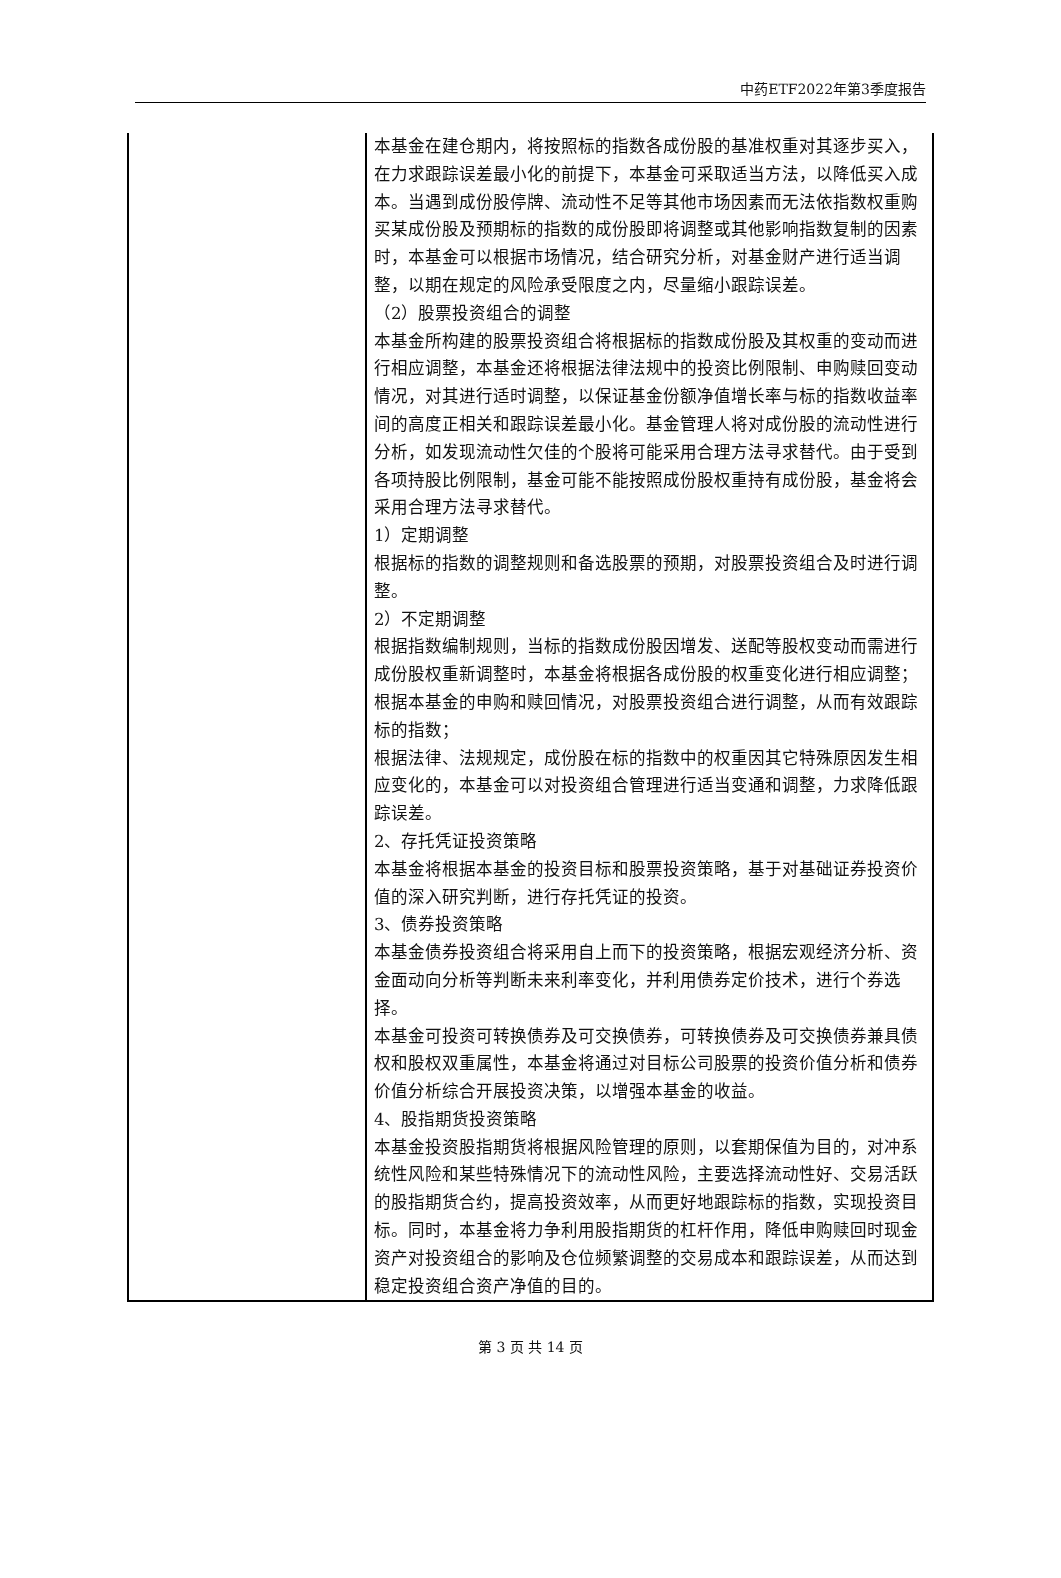中药ETF2022年第3季度报告
| | 本基金在建仓期内，将按照标的指数各成份股的基准权重对其逐步买入，在力求跟踪误差最小化的前提下，本基金可采取适当方法，以降低买入成本。当遇到成份股停牌、流动性不足等其他市场因素而无法依指数权重购买某成份股及预期标的指数的成份股即将调整或其他影响指数复制的因素时，本基金可以根据市场情况，结合研究分析，对基金财产进行适当调整，以期在规定的风险承受限度之内，尽量缩小跟踪误差。 （2）股票投资组合的调整 本基金所构建的股票投资组合将根据标的指数成份股及其权重的变动而进行相应调整，本基金还将根据法律法规中的投资比例限制、申购赎回变动情况，对其进行适时调整，以保证基金份额净值增长率与标的指数收益率间的高度正相关和跟踪误差最小化。基金管理人将对成份股的流动性进行分析，如发现流动性欠佳的个股将可能采用合理方法寻求替代。由于受到各项持股比例限制，基金可能不能按照成份股权重持有成份股，基金将会采用合理方法寻求替代。 1）定期调整 根据标的指数的调整规则和备选股票的预期，对股票投资组合及时进行调整。 2）不定期调整 根据指数编制规则，当标的指数成份股因增发、送配等股权变动而需进行成份股权重新调整时，本基金将根据各成份股的权重变化进行相应调整； 根据本基金的申购和赎回情况，对股票投资组合进行调整，从而有效跟踪标的指数； 根据法律、法规规定，成份股在标的指数中的权重因其它特殊原因发生相应变化的，本基金可以对投资组合管理进行适当变通和调整，力求降低跟踪误差。 2、存托凭证投资策略 本基金将根据本基金的投资目标和股票投资策略，基于对基础证券投资价值的深入研究判断，进行存托凭证的投资。 3、债券投资策略 本基金债券投资组合将采用自上而下的投资策略，根据宏观经济分析、资金面动向分析等判断未来利率变化，并利用债券定价技术，进行个券选择。 本基金可投资可转换债券及可交换债券，可转换债券及可交换债券兼具债权和股权双重属性，本基金将通过对目标公司股票的投资价值分析和债券价值分析综合开展投资决策，以增强本基金的收益。 4、股指期货投资策略 本基金投资股指期货将根据风险管理的原则，以套期保值为目的，对冲系统性风险和某些特殊情况下的流动性风险，主要选择流动性好、交易活跃的股指期货合约，提高投资效率，从而更好地跟踪标的指数，实现投资目标。同时，本基金将力争利用股指期货的杠杆作用，降低申购赎回时现金资产对投资组合的影响及仓位频繁调整的交易成本和跟踪误差，从而达到稳定投资组合资产净值的目的。 |
第 3 页 共 14 页